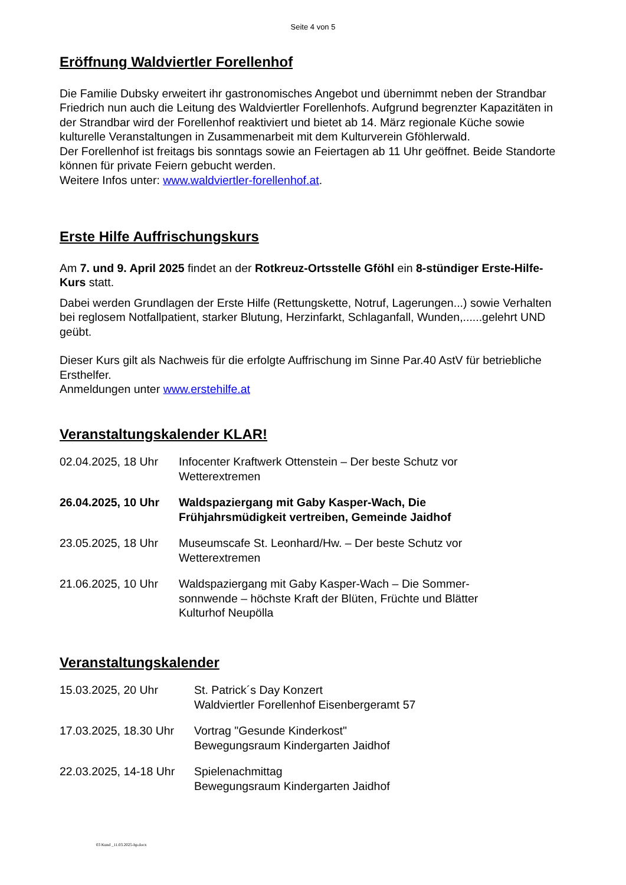Seite 4 von 5
Eröffnung Waldviertler Forellenhof
Die Familie Dubsky erweitert ihr gastronomisches Angebot und übernimmt neben der Strandbar Friedrich nun auch die Leitung des Waldviertler Forellenhofs. Aufgrund begrenzter Kapazitäten in der Strandbar wird der Forellenhof reaktiviert und bietet ab 14. März regionale Küche sowie kulturelle Veranstaltungen in Zusammenarbeit mit dem Kulturverein Gföhlerwald.
Der Forellenhof ist freitags bis sonntags sowie an Feiertagen ab 11 Uhr geöffnet. Beide Standorte können für private Feiern gebucht werden.
Weitere Infos unter: www.waldviertler-forellenhof.at.
Erste Hilfe Auffrischungskurs
Am 7. und 9. April 2025 findet an der Rotkreuz-Ortsstelle Gföhl ein 8-stündiger Erste-Hilfe-Kurs statt.
Dabei werden Grundlagen der Erste Hilfe (Rettungskette, Notruf, Lagerungen...) sowie Verhalten bei reglosem Notfallpatient, starker Blutung, Herzinfarkt, Schlaganfall, Wunden,......gelehrt UND geübt.
Dieser Kurs gilt als Nachweis für die erfolgte Auffrischung im Sinne Par.40 AstV für betriebliche Ersthelfer.
Anmeldungen unter www.erstehilfe.at
Veranstaltungskalender KLAR!
| 02.04.2025, 18 Uhr | Infocenter Kraftwerk Ottenstein – Der beste Schutz vor Wetterextremen |
| 26.04.2025, 10 Uhr | Waldspaziergang mit Gaby Kasper-Wach, Die Frühjahrsmüdigkeit vertreiben, Gemeinde Jaidhof |
| 23.05.2025, 18 Uhr | Museumscafe St. Leonhard/Hw. – Der beste Schutz vor Wetterextremen |
| 21.06.2025, 10 Uhr | Waldspaziergang mit Gaby Kasper-Wach – Die Sommer- sonnwende – höchste Kraft der Blüten, Früchte und Blätter Kulturhof Neupölla |
Veranstaltungskalender
| 15.03.2025, 20 Uhr | St. Patrick´s Day Konzert Waldviertler Forellenhof Eisenbergeramt 57 |
| 17.03.2025, 18.30 Uhr | Vortrag "Gesunde Kinderkost" Bewegungsraum Kindergarten Jaidhof |
| 22.03.2025, 14-18 Uhr | Spielenachmittag Bewegungsraum Kindergarten Jaidhof |
03 Kund _11.03.2025-hp.docx